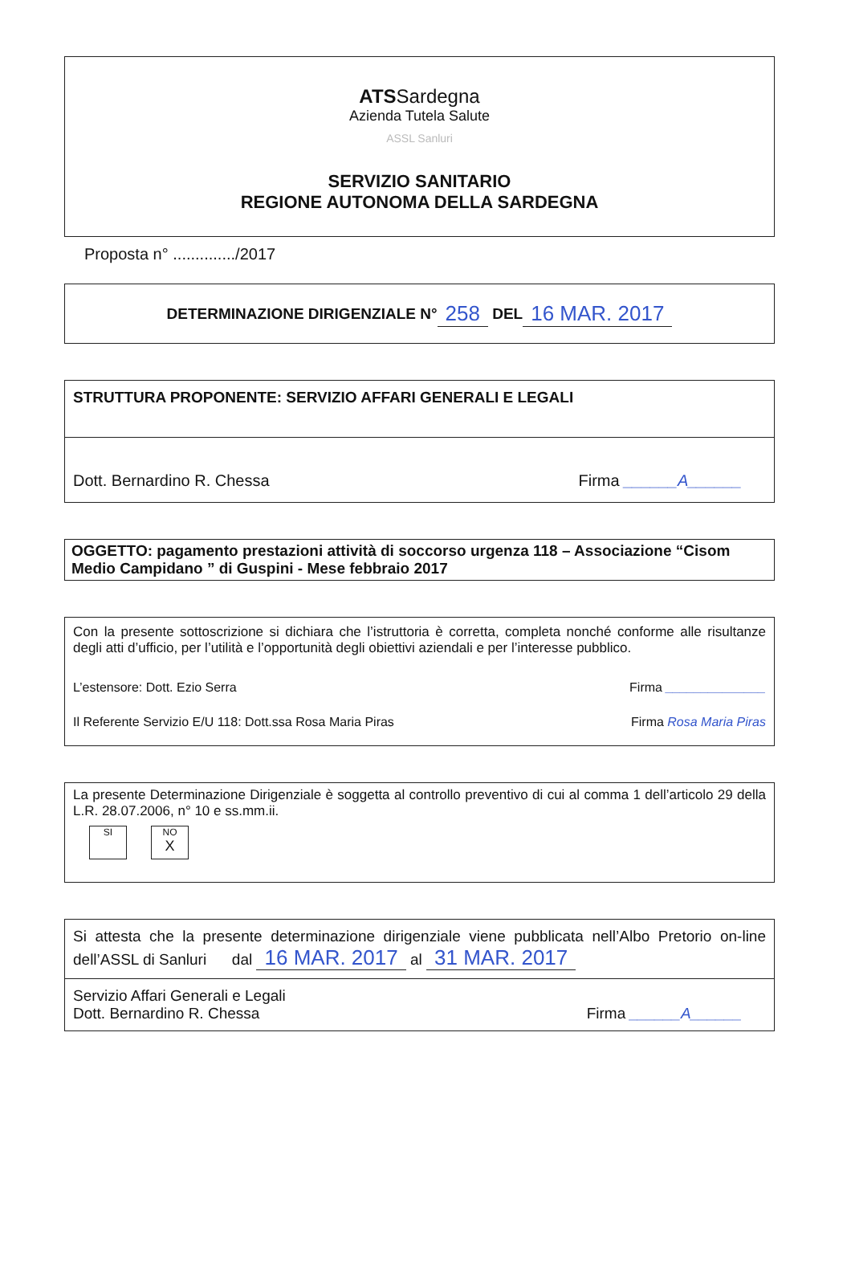ATSSardegna
Azienda Tutela Salute
ASSL Sanluri
SERVIZIO SANITARIO
REGIONE AUTONOMA DELLA SARDEGNA
Proposta n° ............../2017
DETERMINAZIONE DIRIGENZIALE N° 258 DEL 16 MAR. 2017
STRUTTURA PROPONENTE: SERVIZIO AFFARI GENERALI E LEGALI
Dott. Bernardino R. Chessa Firma ______A______
OGGETTO: pagamento prestazioni attività di soccorso urgenza 118 – Associazione “Cisom Medio Campidano ” di Guspini - Mese febbraio 2017
Con la presente sottoscrizione si dichiara che l’istruttoria è corretta, completa nonché conforme alle risultanze degli atti d’ufficio, per l’utilità e l’opportunità degli obiettivi aziendali e per l’interesse pubblico.
L’estensore: Dott. Ezio Serra Firma ______________
Il Referente Servizio E/U 118: Dott.ssa Rosa Maria Piras Firma Rosa Maria Piras
La presente Determinazione Dirigenziale è soggetta al controllo preventivo di cui al comma 1 dell’articolo 29 della L.R. 28.07.2006, n° 10 e ss.mm.ii.
SI NO
X
Si attesta che la presente determinazione dirigenziale viene pubblicata nell’Albo Pretorio on-line dell’ASSL di Sanluri dal 16 MAR. 2017 al 31 MAR. 2017
Servizio Affari Generali e Legali
Dott. Bernardino R. Chessa Firma ______A______